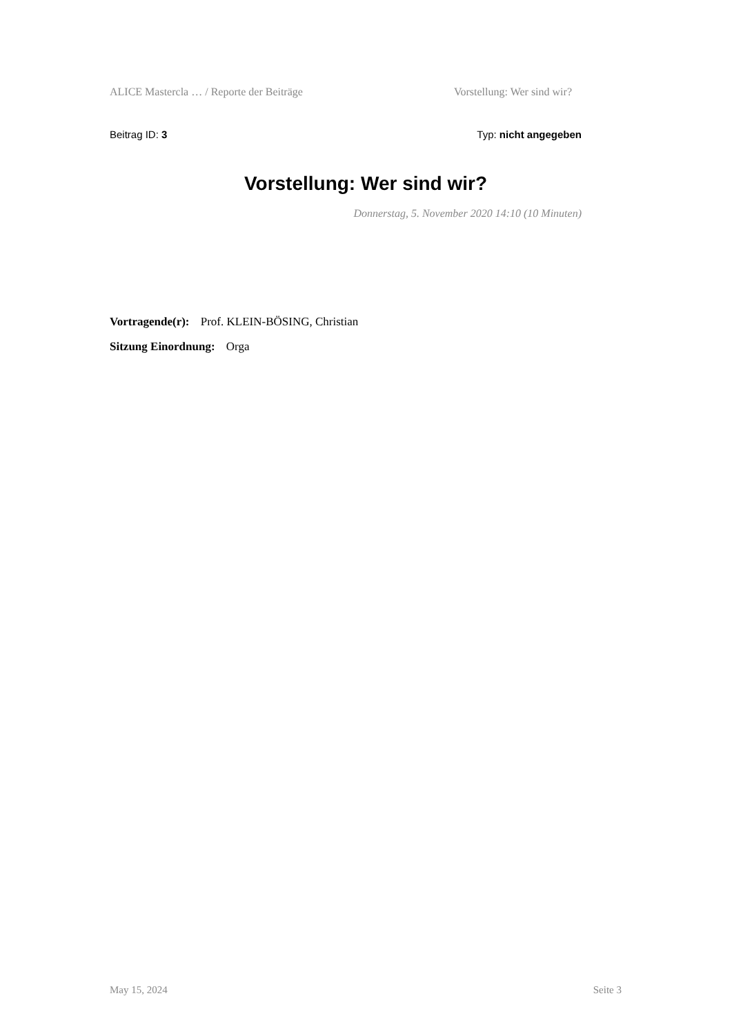ALICE Mastercla … / Reporte der Beiträge Vorstellung: Wer sind wir?
Beitrag ID: 3 Typ: nicht angegeben
Vorstellung: Wer sind wir?
Donnerstag, 5. November 2020 14:10 (10 Minuten)
Vortragende(r): Prof. KLEIN-BÖSING, Christian
Sitzung Einordnung: Orga
May 15, 2024 Seite 3